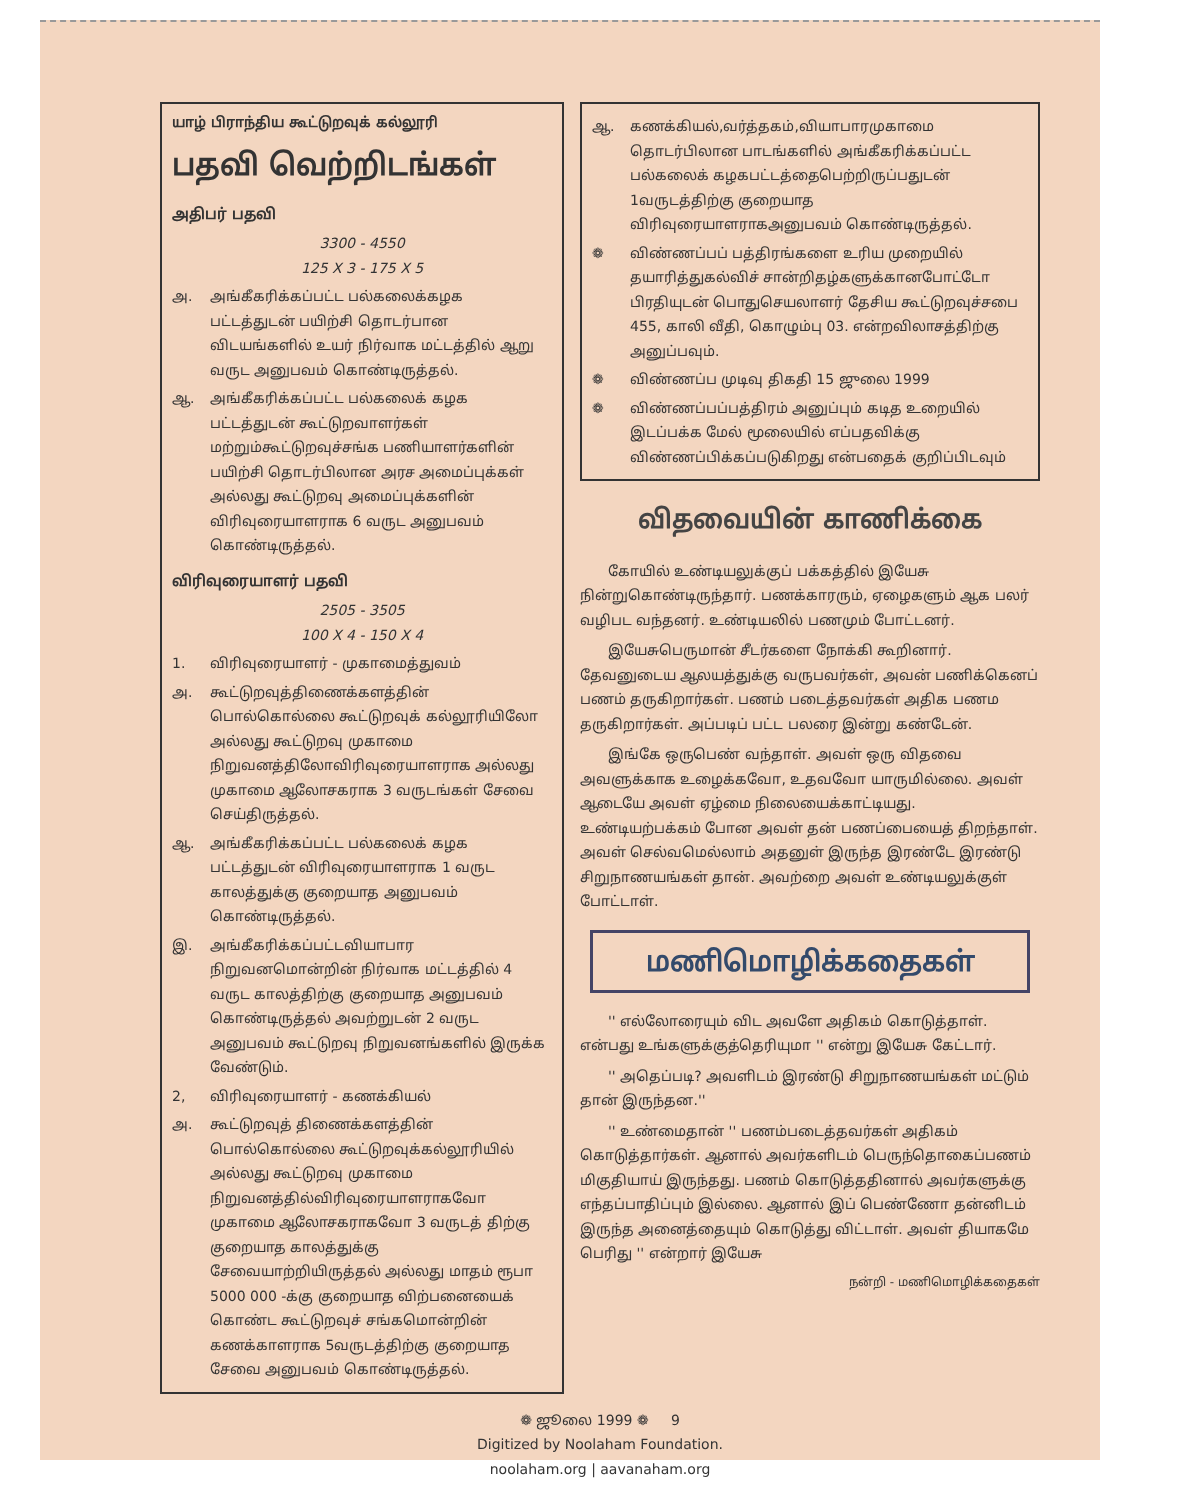யாழ் பிராந்திய கூட்டுறவுக் கல்லூரி
பதவி வெற்றிடங்கள்
அதிபர் பதவி
3300 - 4550
125 X 3 - 175 X 5
அ. அங்கீகரிக்கப்பட்ட பல்கலைக்கழக பட்டத்துடன் பயிற்சி தொடர்பான விடயங்களில் உயர் நிர்வாக மட்டத்தில் ஆறு வருட அனுபவம் கொண்டிருத்தல்.
ஆ. அங்கீகரிக்கப்பட்ட பல்கலைக் கழக பட்டத்துடன் கூட்டுறவாளர்கள் மற்றும்கூட்டுறவுச்சங்க பணியாளர்களின் பயிற்சி தொடர்பிலான அரச அமைப்புக்கள் அல்லது கூட்டுறவு அமைப்புக்களின் விரிவுரையாளராக 6 வருட அனுபவம் கொண்டிருத்தல்.
விரிவுரையாளர் பதவி
2505 - 3505
100 X 4 - 150 X 4
1. விரிவுரையாளர் - முகாமைத்துவம்
அ. கூட்டுறவுத்திணைக்களத்தின் பொல்கொல்லை கூட்டுறவுக் கல்லூரியிலோ அல்லது கூட்டுறவு முகாமை நிறுவனத்திலோவிரிவுரையாளராக அல்லது முகாமை ஆலோசகராக 3 வருடங்கள் சேவை செய்திருத்தல்.
ஆ. அங்கீகரிக்கப்பட்ட பல்கலைக் கழக பட்டத்துடன் விரிவுரையாளராக 1 வருட காலத்துக்கு குறையாத அனுபவம் கொண்டிருத்தல்.
இ. அங்கீகரிக்கப்பட்டவியாபார நிறுவனமொன்றின் நிர்வாக மட்டத்தில் 4 வருட காலத்திற்கு குறையாத அனுபவம் கொண்டிருத்தல் அவற்றுடன் 2 வருட அனுபவம் கூட்டுறவு நிறுவனங்களில் இருக்க வேண்டும்.
2, விரிவுரையாளர் - கணக்கியல்
அ. கூட்டுறவுத் திணைக்களத்தின் பொல்கொல்லை கூட்டுறவுக்கல்லூரியில் அல்லது கூட்டுறவு முகாமை நிறுவனத்தில்விரிவுரையாளராகவோ முகாமை ஆலோசகராகவோ 3 வருடத் திற்கு குறையாத காலத்துக்கு சேவையாற்றியிருத்தல் அல்லது மாதம் ரூபா 5000 000 -க்கு குறையாத விற்பனையைக் கொண்ட கூட்டுறவுச் சங்கமொன்றின் கணக்காளராக 5வருடத்திற்கு குறையாத சேவை அனுபவம் கொண்டிருத்தல்.
ஆ. கணக்கியல்,வர்த்தகம்,வியாபாரமுகாமை தொடர்பிலான பாடங்களில் அங்கீகரிக்கப்பட்ட பல்கலைக் கழகபட்டத்தைபெற்றிருப்பதுடன் 1வருடத்திற்கு குறையாத விரிவுரையாளராகஅனுபவம் கொண்டிருத்தல்.
❁ விண்ணப்பப் பத்திரங்களை உரிய முறையில் தயாரித்துகல்விச் சான்றிதழ்களுக்கானபோட்டோ பிரதியுடன் பொதுசெயலாளர் தேசிய கூட்டுறவுச்சபை 455, காலி வீதி, கொழும்பு 03. என்றவிலாசத்திற்கு அனுப்பவும்.
❁ விண்ணப்ப முடிவு திகதி 15 ஜுலை 1999
❁ விண்ணப்பப்பத்திரம் அனுப்பும் கடித உறையில் இடப்பக்க மேல் மூலையில் எப்பதவிக்கு விண்ணப்பிக்கப்படுகிறது என்பதைக் குறிப்பிடவும்
விதவையின் காணிக்கை
கோயில் உண்டியலுக்குப் பக்கத்தில் இயேசு நின்றுகொண்டிருந்தார். பணக்காரரும், ஏழைகளும் ஆக பலர் வழிபட வந்தனர். உண்டியலில் பணமும் போட்டனர்.
இயேசுபெருமான் சீடர்களை நோக்கி கூறினார். தேவனுடைய ஆலயத்துக்கு வருபவர்கள், அவன் பணிக்கெனப் பணம் தருகிறார்கள். பணம் படைத்தவர்கள் அதிக பணம தருகிறார்கள். அப்படிப் பட்ட பலரை இன்று கண்டேன்.
இங்கே ஒருபெண் வந்தாள். அவள் ஒரு விதவை அவளுக்காக உழைக்கவோ, உதவவோ யாருமில்லை. அவள் ஆடையே அவள் ஏழ்மை நிலையைக்காட்டியது. உண்டியற்பக்கம் போன அவள் தன் பணப்பையைத் திறந்தாள். அவள் செல்வமெல்லாம் அதனுள் இருந்த இரண்டே இரண்டு சிறுநாணயங்கள் தான். அவற்றை அவள் உண்டியலுக்குள் போட்டாள்.
மணிமொழிக்கதைகள்
'' எல்லோரையும் விட அவளே அதிகம் கொடுத்தாள். என்பது உங்களுக்குத்தெரியுமா '' என்று இயேசு கேட்டார்.
'' அதெப்படி? அவளிடம் இரண்டு சிறுநாணயங்கள் மட்டும் தான் இருந்தன.''
'' உண்மைதான் '' பணம்படைத்தவர்கள் அதிகம் கொடுத்தார்கள். ஆனால் அவர்களிடம் பெருந்தொகைப்பணம் மிகுதியாய் இருந்தது. பணம் கொடுத்ததினால் அவர்களுக்கு எந்தப்பாதிப்பும் இல்லை. ஆனால் இப் பெண்ணோ தன்னிடம் இருந்த அனைத்தையும் கொடுத்து விட்டாள். அவள் தியாகமே பெரிது '' என்றார் இயேசு
நன்றி - மணிமொழிக்கதைகள்
❁ ஜூலை 1999 ❁ 9
Digitized by Noolaham Foundation.
noolaham.org | aavanaham.org